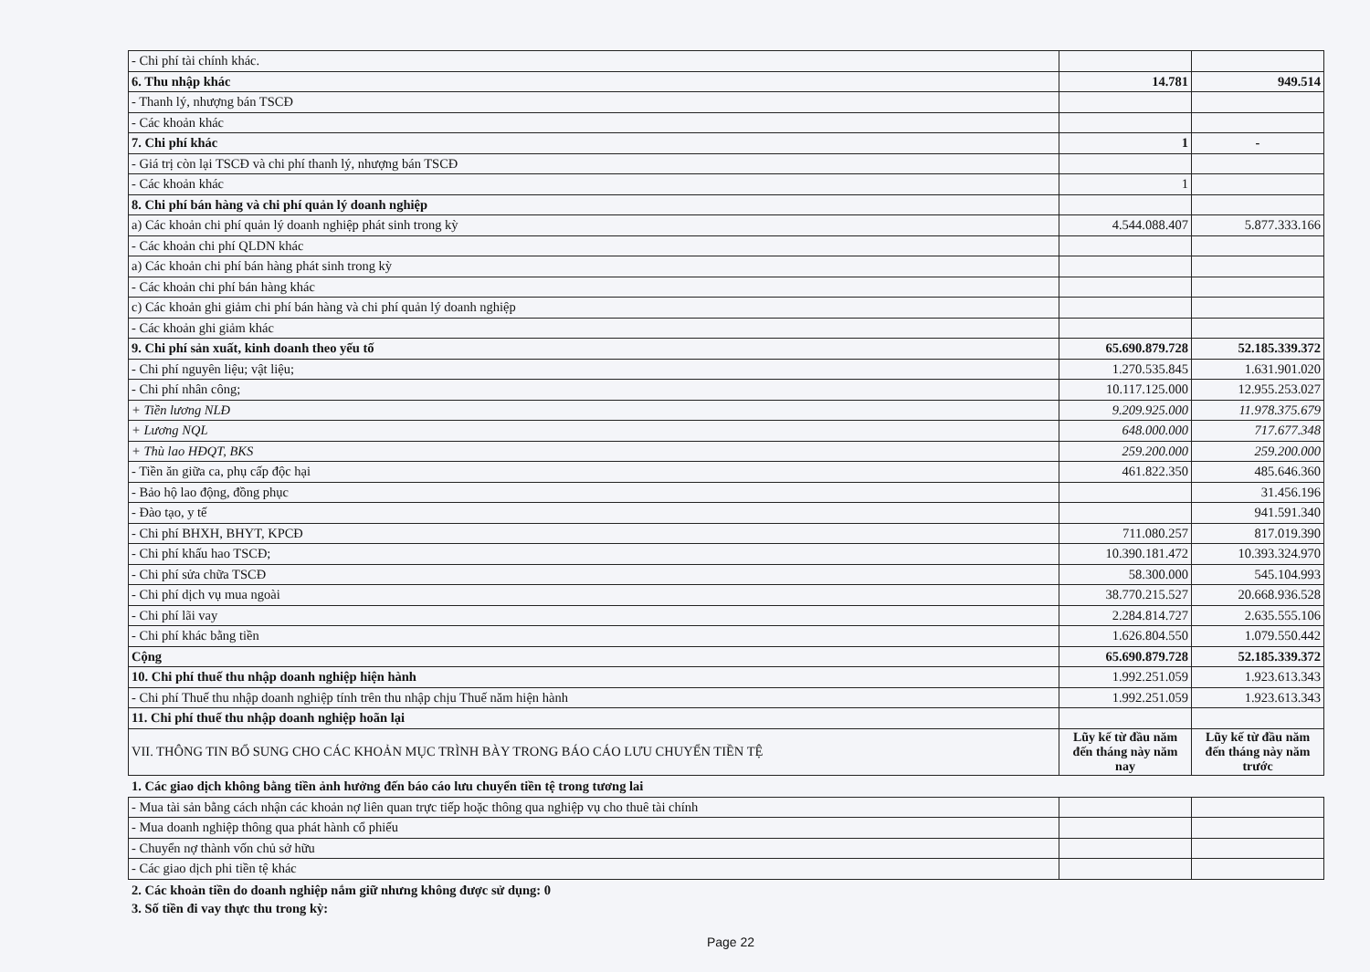| - Chi phí tài chính khác. | | |
| 6. Thu nhập khác | 14.781 | 949.514 |
| - Thanh lý, nhượng bán TSCĐ | | |
| - Các khoản khác | | |
| 7. Chi phí khác | 1 | - |
| - Giá trị còn lại TSCĐ và chi phí thanh lý, nhượng bán TSCĐ | | |
| - Các khoản khác | 1 | |
| 8. Chi phí bán hàng và chi phí quản lý doanh nghiệp | | |
| a) Các khoản chi phí quản lý doanh nghiệp phát sinh trong kỳ | 4.544.088.407 | 5.877.333.166 |
| - Các khoản chi phí QLDN khác | | |
| a) Các khoản chi phí bán hàng phát sinh trong kỳ | | |
| - Các khoản chi phí bán hàng khác | | |
| c) Các khoản ghi giảm chi phí bán hàng và chi phí quản lý doanh nghiệp | | |
| - Các khoản ghi giảm khác | | |
| 9. Chi phí sản xuất, kinh doanh theo yếu tố | 65.690.879.728 | 52.185.339.372 |
| - Chi phí nguyên liệu; vật liệu; | 1.270.535.845 | 1.631.901.020 |
| - Chi phí nhân công; | 10.117.125.000 | 12.955.253.027 |
| + Tiền lương NLĐ | 9.209.925.000 | 11.978.375.679 |
| + Lương NQL | 648.000.000 | 717.677.348 |
| + Thù lao HĐQT, BKS | 259.200.000 | 259.200.000 |
| - Tiền ăn giữa ca, phụ cấp độc hại | 461.822.350 | 485.646.360 |
| - Bảo hộ lao động, đồng phục | | 31.456.196 |
| - Đào tạo, y tế | | 941.591.340 |
| - Chi phí BHXH, BHYT, KPCĐ | 711.080.257 | 817.019.390 |
| - Chi phí khấu hao TSCĐ; | 10.390.181.472 | 10.393.324.970 |
| - Chi phí sửa chữa TSCĐ | 58.300.000 | 545.104.993 |
| - Chi phí dịch vụ mua ngoài | 38.770.215.527 | 20.668.936.528 |
| - Chi phí lãi vay | 2.284.814.727 | 2.635.555.106 |
| - Chi phí khác bằng tiền | 1.626.804.550 | 1.079.550.442 |
| Cộng | 65.690.879.728 | 52.185.339.372 |
| 10. Chi phí thuế thu nhập doanh nghiệp hiện hành | 1.992.251.059 | 1.923.613.343 |
| - Chi phí Thuế thu nhập doanh nghiệp tính trên thu nhập chịu Thuế năm hiện hành | 1.992.251.059 | 1.923.613.343 |
| 11. Chi phí thuế thu nhập doanh nghiệp hoãn lại | | |
| VII. THÔNG TIN BỔ SUNG CHO CÁC KHOẢN MỤC TRÌNH BÀY TRONG BÁO CÁO LƯU CHUYỂN TIỀN TỆ | Lũy kế từ đầu năm đến tháng này năm nay | Lũy kế từ đầu năm đến tháng này năm trước |
1. Các giao dịch không bằng tiền ảnh hưởng đến báo cáo lưu chuyển tiền tệ trong tương lai
| - Mua tài sản bằng cách nhận các khoản nợ liên quan trực tiếp hoặc thông qua nghiệp vụ cho thuê tài chính | | |
| - Mua doanh nghiệp thông qua phát hành cổ phiếu | | |
| - Chuyển nợ thành vốn chủ sở hữu | | |
| - Các giao dịch phi tiền tệ khác | | |
2. Các khoản tiền do doanh nghiệp nắm giữ nhưng không được sử dụng: 0
3. Số tiền đi vay thực thu trong kỳ:
Page 22